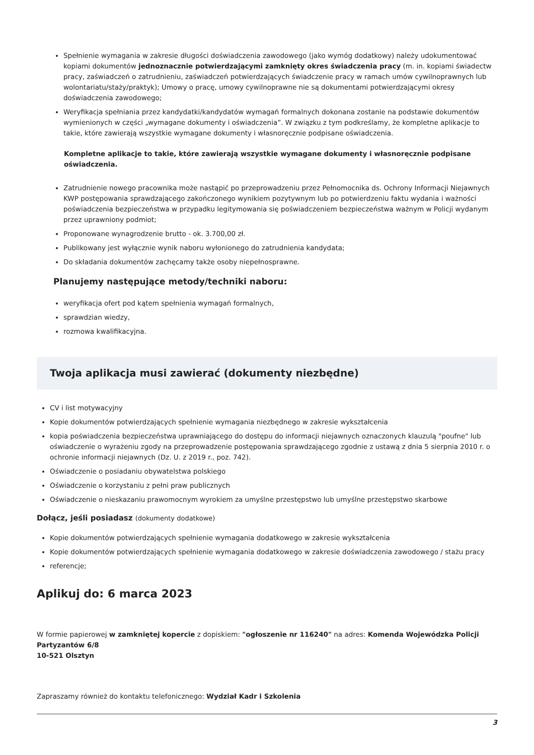Spełnienie wymagania w zakresie długości doświadczenia zawodowego (jako wymóg dodatkowy) należy udokumentować kopiami dokumentów jednoznacznie potwierdzającymi zamknięty okres świadczenia pracy (m. in. kopiami świadectw pracy, zaświadczeń o zatrudnieniu, zaświadczeń potwierdzających świadczenie pracy w ramach umów cywilnoprawnych lub wolontariatu/staży/praktyk); Umowy o pracę, umowy cywilnoprawne nie są dokumentami potwierdzającymi okresy doświadczenia zawodowego;
Weryfikacja spełniania przez kandydatki/kandydatów wymagań formalnych dokonana zostanie na podstawie dokumentów wymienionych w części „wymagane dokumenty i oświadczenia”. W związku z tym podkreślamy, że kompletne aplikacje to takie, które zawierają wszystkie wymagane dokumenty i własnoręcznie podpisane oświadczenia.
Kompletne aplikacje to takie, które zawierają wszystkie wymagane dokumenty i własnoręcznie podpisane oświadczenia.
Zatrudnienie nowego pracownika może nastąpić po przeprowadzeniu przez Pełnomocnika ds. Ochrony Informacji Niejawnych KWP postępowania sprawdzającego zakończonego wynikiem pozytywnym lub po potwierdzeniu faktu wydania i ważności poświadczenia bezpieczeństwa w przypadku legitymowania się poświadczeniem bezpieczeństwa ważnym w Policji wydanym przez uprawniony podmiot;
Proponowane wynagrodzenie brutto - ok. 3.700,00 zł.
Publikowany jest wyłącznie wynik naboru wyłonionego do zatrudnienia kandydata;
Do składania dokumentów zachęcamy także osoby niepełnosprawne.
Planujemy następujące metody/techniki naboru:
weryfikacja ofert pod kątem spełnienia wymagań formalnych,
sprawdzian wiedzy,
rozmowa kwalifikacyjna.
Twoja aplikacja musi zawierać (dokumenty niezbędne)
CV i list motywacyjny
Kopie dokumentów potwierdzających spełnienie wymagania niezbędnego w zakresie wykształcenia
kopia poświadczenia bezpieczeństwa uprawniającego do dostępu do informacji niejawnych oznaczonych klauzulą "poufne" lub oświadczenie o wyrażeniu zgody na przeprowadzenie postępowania sprawdzającego zgodnie z ustawą z dnia 5 sierpnia 2010 r. o ochronie informacji niejawnych (Dz. U. z 2019 r., poz. 742).
Oświadczenie o posiadaniu obywatelstwa polskiego
Oświadczenie o korzystaniu z pełni praw publicznych
Oświadczenie o nieskazaniu prawomocnym wyrokiem za umyślne przestępstwo lub umyślne przestępstwo skarbowe
Dołącz, jeśli posiadasz (dokumenty dodatkowe)
Kopie dokumentów potwierdzających spełnienie wymagania dodatkowego w zakresie wykształcenia
Kopie dokumentów potwierdzających spełnienie wymagania dodatkowego w zakresie doświadczenia zawodowego / stażu pracy
referencje;
Aplikuj do: 6 marca 2023
W formie papierowej w zamkniętej kopercie z dopiskiem: "ogłoszenie nr 116240" na adres: Komenda Wojewódzka Policji
Partyzantów 6/8
10-521 Olsztyn
Zapraszamy również do kontaktu telefonicznego: Wydział Kadr i Szkolenia
3